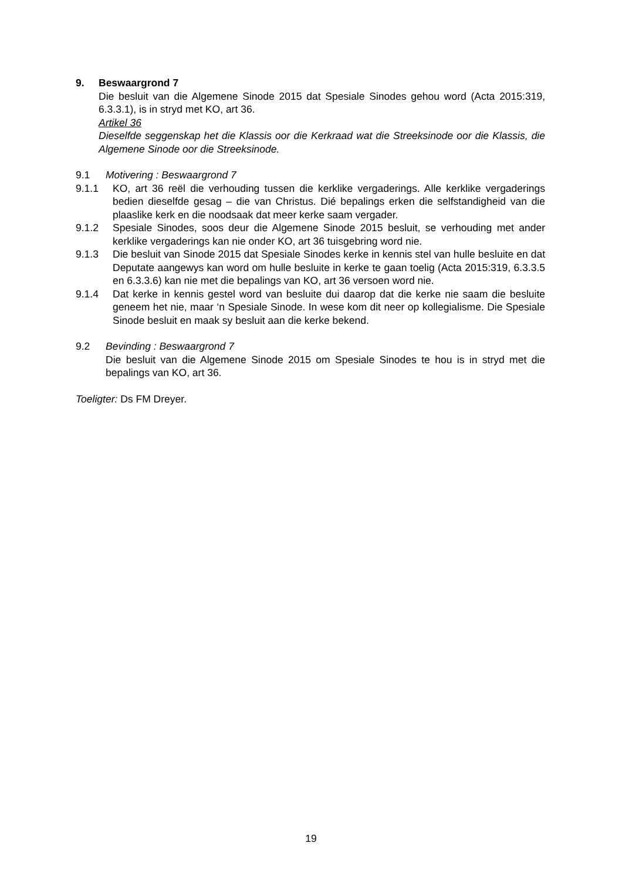9. Beswaargrond 7
Die besluit van die Algemene Sinode 2015 dat Spesiale Sinodes gehou word (Acta 2015:319, 6.3.3.1), is in stryd met KO, art 36.
Artikel 36
Dieselfde seggenskap het die Klassis oor die Kerkraad wat die Streeksinode oor die Klassis, die Algemene Sinode oor die Streeksinode.
9.1 Motivering : Beswaargrond 7
9.1.1 KO, art 36 reël die verhouding tussen die kerklike vergaderings. Alle kerklike vergaderings bedien dieselfde gesag – die van Christus. Dié bepalings erken die selfstandigheid van die plaaslike kerk en die noodsaak dat meer kerke saam vergader.
9.1.2 Spesiale Sinodes, soos deur die Algemene Sinode 2015 besluit, se verhouding met ander kerklike vergaderings kan nie onder KO, art 36 tuisgebring word nie.
9.1.3 Die besluit van Sinode 2015 dat Spesiale Sinodes kerke in kennis stel van hulle besluite en dat Deputate aangewys kan word om hulle besluite in kerke te gaan toelig (Acta 2015:319, 6.3.3.5 en 6.3.3.6) kan nie met die bepalings van KO, art 36 versoen word nie.
9.1.4 Dat kerke in kennis gestel word van besluite dui daarop dat die kerke nie saam die besluite geneem het nie, maar ‘n Spesiale Sinode. In wese kom dit neer op kollegialisme. Die Spesiale Sinode besluit en maak sy besluit aan die kerke bekend.
9.2 Bevinding : Beswaargrond 7
Die besluit van die Algemene Sinode 2015 om Spesiale Sinodes te hou is in stryd met die bepalings van KO, art 36.
Toeligter: Ds FM Dreyer.
19